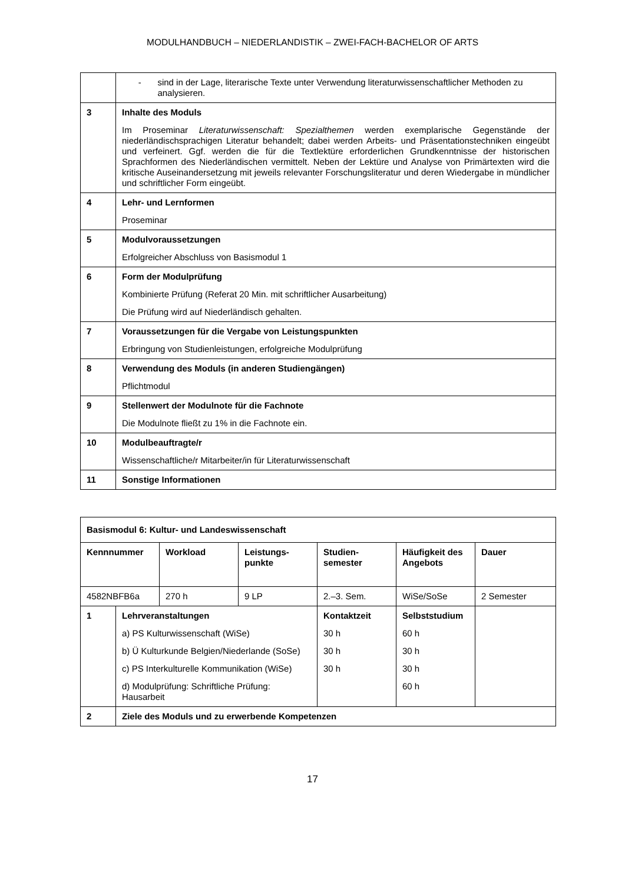MODULHANDBUCH – NIEDERLANDISTIK – ZWEI-FACH-BACHELOR OF ARTS
| | - sind in der Lage, literarische Texte unter Verwendung literaturwissenschaftlicher Methoden zu analysieren. |
| 3 | Inhalte des Moduls Im Proseminar Literaturwissenschaft: Spezialthemen werden exemplarische Gegenstände der niederländischsprachigen Literatur behandelt; dabei werden Arbeits- und Präsentationstechniken eingeübt und verfeinert. Ggf. werden die für die Textlektüre erforderlichen Grundkenntnisse der historischen Sprachformen des Niederländischen vermittelt. Neben der Lektüre und Analyse von Primärtexten wird die kritische Auseinandersetzung mit jeweils relevanter Forschungsliteratur und deren Wiedergabe in mündlicher und schriftlicher Form eingeübt. |
| 4 | Lehr- und Lernformen Proseminar |
| 5 | Modulvoraussetzungen Erfolgreicher Abschluss von Basismodul 1 |
| 6 | Form der Modulprüfung Kombinierte Prüfung (Referat 20 Min. mit schriftlicher Ausarbeitung) Die Prüfung wird auf Niederländisch gehalten. |
| 7 | Voraussetzungen für die Vergabe von Leistungspunkten Erbringung von Studienleistungen, erfolgreiche Modulprüfung |
| 8 | Verwendung des Moduls (in anderen Studiengängen) Pflichtmodul |
| 9 | Stellenwert der Modulnote für die Fachnote Die Modulnote fließt zu 1% in die Fachnote ein. |
| 10 | Modulbeauftragte/r Wissenschaftliche/r Mitarbeiter/in für Literaturwissenschaft |
| 11 | Sonstige Informationen |
| Basismodul 6: Kultur- und Landeswissenschaft | | | | | | |
| Kennnummer | | Workload | Leistungs- punkte | Studien- semester | Häufigkeit des Angebots | Dauer |
| 4582NBFB6a | | 270 h | 9 LP | 2.–3. Sem. | WiSe/SoSe | 2 Semester |
| 1 | Lehrveranstaltungen a) PS Kulturwissenschaft (WiSe) b) Ü Kulturkunde Belgien/Niederlande (SoSe) c) PS Interkulturelle Kommunikation (WiSe) d) Modulprüfung: Schriftliche Prüfung: Hausarbeit | | | Kontaktzeit 30 h 30 h 30 h | Selbststudium 60 h 30 h 30 h 60 h | |
| 2 | Ziele des Moduls und zu erwerbende Kompetenzen | | | | | |
17